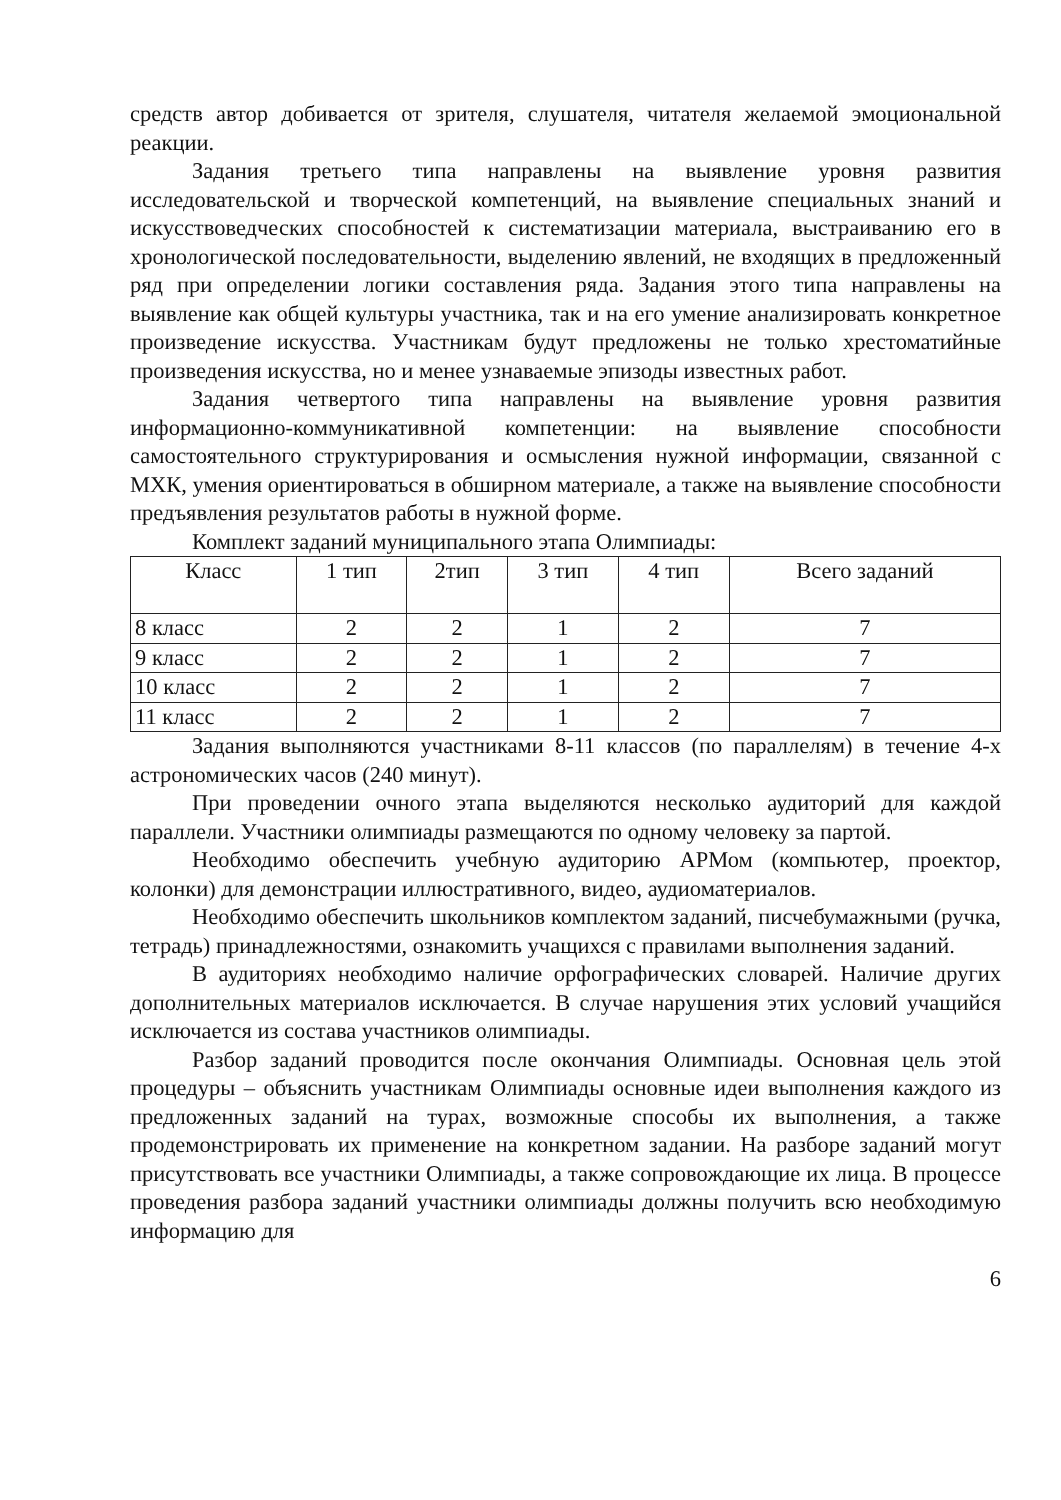средств автор добивается от зрителя, слушателя, читателя желаемой эмоциональной реакции.
Задания третьего типа направлены на выявление уровня развития исследовательской и творческой компетенций, на выявление специальных знаний и искусствоведческих способностей к систематизации материала, выстраиванию его в хронологической последовательности, выделению явлений, не входящих в предложенный ряд при определении логики составления ряда. Задания этого типа направлены на выявление как общей культуры участника, так и на его умение анализировать конкретное произведение искусства. Участникам будут предложены не только хрестоматийные произведения искусства, но и менее узнаваемые эпизоды известных работ.
Задания четвертого типа направлены на выявление уровня развития информационно-коммуникативной компетенции: на выявление способности самостоятельного структурирования и осмысления нужной информации, связанной с МХК, умения ориентироваться в обширном материале, а также на выявление способности предъявления результатов работы в нужной форме.
Комплект заданий муниципального этапа Олимпиады:
| Класс | 1 тип | 2тип | 3 тип | 4 тип | Всего заданий |
| 8 класс | 2 | 2 | 1 | 2 | 7 |
| 9 класс | 2 | 2 | 1 | 2 | 7 |
| 10 класс | 2 | 2 | 1 | 2 | 7 |
| 11 класс | 2 | 2 | 1 | 2 | 7 |
Задания выполняются участниками 8-11 классов (по параллелям) в течение 4-х астрономических часов (240 минут).
При проведении очного этапа выделяются несколько аудиторий для каждой параллели. Участники олимпиады размещаются по одному человеку за партой.
Необходимо обеспечить учебную аудиторию АРМом (компьютер, проектор, колонки) для демонстрации иллюстративного, видео, аудиоматериалов.
Необходимо обеспечить школьников комплектом заданий, писчебумажными (ручка, тетрадь) принадлежностями, ознакомить учащихся с правилами выполнения заданий.
В аудиториях необходимо наличие орфографических словарей. Наличие других дополнительных материалов исключается. В случае нарушения этих условий учащийся исключается из состава участников олимпиады.
Разбор заданий проводится после окончания Олимпиады. Основная цель этой процедуры – объяснить участникам Олимпиады основные идеи выполнения каждого из предложенных заданий на турах, возможные способы их выполнения, а также продемонстрировать их применение на конкретном задании. На разборе заданий могут присутствовать все участники Олимпиады, а также сопровождающие их лица. В процессе проведения разбора заданий участники олимпиады должны получить всю необходимую информацию для
6